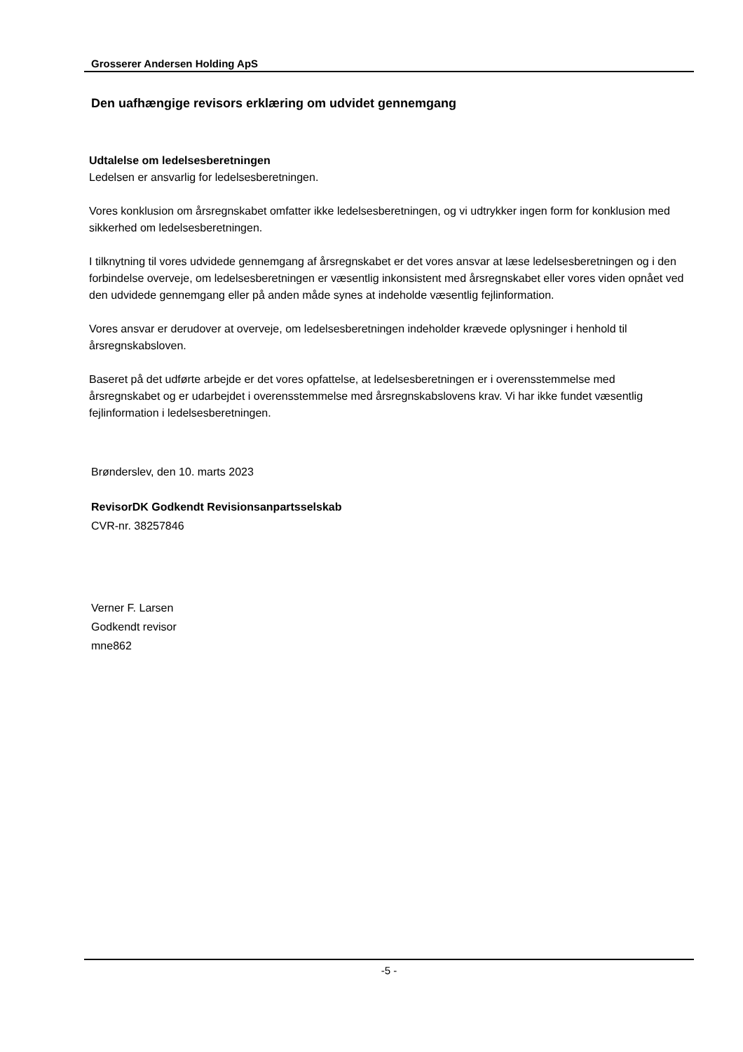Grosserer Andersen Holding ApS
Den uafhængige revisors erklæring om udvidet gennemgang
Udtalelse om ledelsesberetningen
Ledelsen er ansvarlig for ledelsesberetningen.
Vores konklusion om årsregnskabet omfatter ikke ledelsesberetningen, og vi udtrykker ingen form for konklusion med sikkerhed om ledelsesberetningen.
I tilknytning til vores udvidede gennemgang af årsregnskabet er det vores ansvar at læse ledelsesberetningen og i den forbindelse overveje, om ledelsesberetningen er væsentlig inkonsistent med årsregnskabet eller vores viden opnået ved den udvidede gennemgang eller på anden måde synes at indeholde væsentlig fejlinformation.
Vores ansvar er derudover at overveje, om ledelsesberetningen indeholder krævede oplysninger i henhold til årsregnskabsloven.
Baseret på det udførte arbejde er det vores opfattelse, at ledelsesberetningen er i overensstemmelse med årsregnskabet og er udarbejdet i overensstemmelse med årsregnskabslovens krav. Vi har ikke fundet væsentlig fejlinformation i ledelsesberetningen.
Brønderslev, den 10. marts 2023
RevisorDK Godkendt Revisionsanpartsselskab
CVR-nr. 38257846
Verner F. Larsen
Godkendt revisor
mne862
-5 -